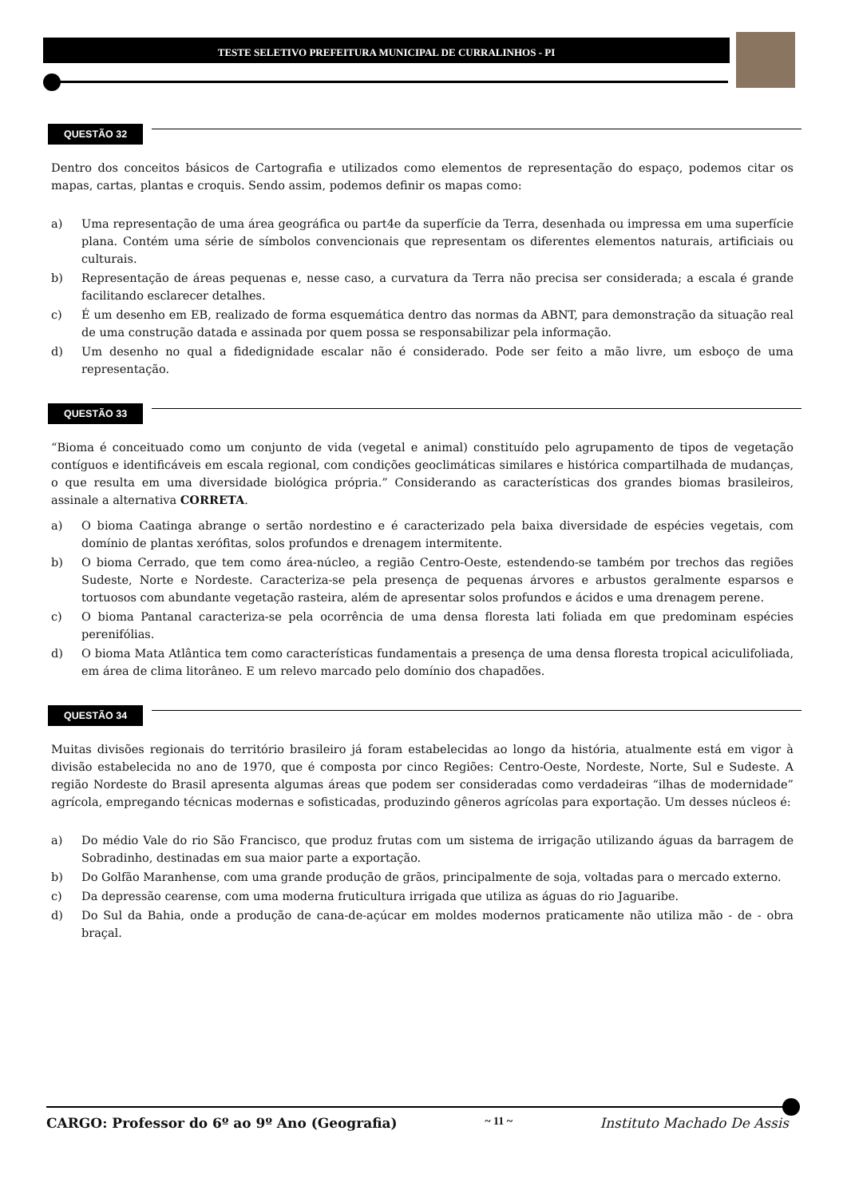TESTE SELETIVO PREFEITURA MUNICIPAL DE CURRALINHOS - PI
QUESTÃO 32
Dentro dos conceitos básicos de Cartografia e utilizados como elementos de representação do espaço, podemos citar os mapas, cartas, plantas e croquis. Sendo assim, podemos definir os mapas como:
a) Uma representação de uma área geográfica ou part4e da superfície da Terra, desenhada ou impressa em uma superfície plana. Contém uma série de símbolos convencionais que representam os diferentes elementos naturais, artificiais ou culturais.
b) Representação de áreas pequenas e, nesse caso, a curvatura da Terra não precisa ser considerada; a escala é grande facilitando esclarecer detalhes.
c) É um desenho em EB, realizado de forma esquemática dentro das normas da ABNT, para demonstração da situação real de uma construção datada e assinada por quem possa se responsabilizar pela informação.
d) Um desenho no qual a fidedignidade escalar não é considerado. Pode ser feito a mão livre, um esboço de uma representação.
QUESTÃO 33
“Bioma é conceituado como um conjunto de vida (vegetal e animal) constituído pelo agrupamento de tipos de vegetação contíguos e identificáveis em escala regional, com condições geoclimáticas similares e histórica compartilhada de mudanças, o que resulta em uma diversidade biológica própria.” Considerando as características dos grandes biomas brasileiros, assinale a alternativa CORRETA.
a) O bioma Caatinga abrange o sertão nordestino e é caracterizado pela baixa diversidade de espécies vegetais, com domínio de plantas xerófitas, solos profundos e drenagem intermitente.
b) O bioma Cerrado, que tem como área-núcleo, a região Centro-Oeste, estendendo-se também por trechos das regiões Sudeste, Norte e Nordeste. Caracteriza-se pela presença de pequenas árvores e arbustos geralmente esparsos e tortuosos com abundante vegetação rasteira, além de apresentar solos profundos e ácidos e uma drenagem perene.
c) O bioma Pantanal caracteriza-se pela ocorrência de uma densa floresta lati foliada em que predominam espécies perenifólias.
d) O bioma Mata Atlântica tem como características fundamentais a presença de uma densa floresta tropical aciculifoliada, em área de clima litorâneo. E um relevo marcado pelo domínio dos chapadões.
QUESTÃO 34
Muitas divisões regionais do território brasileiro já foram estabelecidas ao longo da história, atualmente está em vigor à divisão estabelecida no ano de 1970, que é composta por cinco Regiões: Centro-Oeste, Nordeste, Norte, Sul e Sudeste. A região Nordeste do Brasil apresenta algumas áreas que podem ser consideradas como verdadeiras “ilhas de modernidade” agrícola, empregando técnicas modernas e sofisticadas, produzindo gêneros agrícolas para exportação. Um desses núcleos é:
a) Do médio Vale do rio São Francisco, que produz frutas com um sistema de irrigação utilizando águas da barragem de Sobradinho, destinadas em sua maior parte a exportação.
b) Do Golfão Maranhense, com uma grande produção de grãos, principalmente de soja, voltadas para o mercado externo.
c) Da depressão cearense, com uma moderna fruticultura irrigada que utiliza as águas do rio Jaguaribe.
d) Do Sul da Bahia, onde a produção de cana-de-açúcar em moldes modernos praticamente não utiliza mão - de - obra braçal.
CARGO: Professor do 6º ao 9º Ano (Geografia) ~ 11 ~ Instituto Machado De Assis